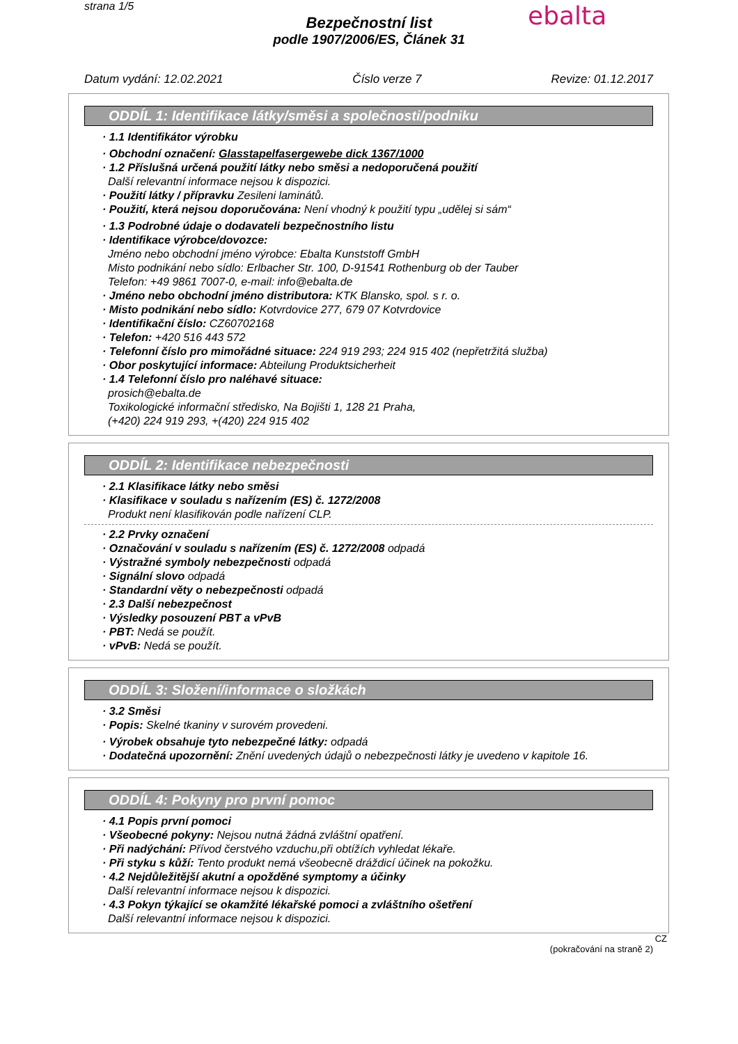strana 1/5 ebalta
Bezpečnostní list
podle 1907/2006/ES, Článek 31
Datum vydání: 12.02.2021 Číslo verze 7 Revize: 01.12.2017
ODDÍL 1: Identifikace látky/směsi a společnosti/podniku
· 1.1 Identifikátor výrobku
· Obchodní označení: Glasstapelfasergewebe dick 1367/1000
· 1.2 Příslušná určená použití látky nebo směsi a nedoporučená použití
Další relevantní informace nejsou k dispozici.
· Použití látky / přípravku Zesileni laminátů.
· Použití, která nejsou doporučována: Není vhodný k použití typu „udělej si sám“
· 1.3 Podrobné údaje o dodavateli bezpečnostního listu
· Identifikace výrobce/dovozce:
Jméno nebo obchodní jméno výrobce: Ebalta Kunststoff GmbH
Misto podnikání nebo sídlo: Erlbacher Str. 100, D-91541 Rothenburg ob der Tauber
Telefon: +49 9861 7007-0, e-mail: info@ebalta.de
· Jméno nebo obchodní jméno distributora: KTK Blansko, spol. s r. o.
· Misto podnikání nebo sídlo: Kotvrdovice 277, 679 07 Kotvrdovice
· Identifikační číslo: CZ60702168
· Telefon: +420 516 443 572
· Telefonní číslo pro mimořádné situace: 224 919 293; 224 915 402 (nepřetržitá služba)
· Obor poskytující informace: Abteilung Produktsicherheit
· 1.4 Telefonní číslo pro naléhavé situace:
prosich@ebalta.de
Toxikologické informační středisko, Na Bojišti 1, 128 21 Praha,
(+420) 224 919 293, +(420) 224 915 402
ODDÍL 2: Identifikace nebezpečnosti
· 2.1 Klasifikace látky nebo směsi
· Klasifikace v souladu s nařízením (ES) č. 1272/2008
Produkt není klasifikován podle nařízení CLP.
· 2.2 Prvky označení
· Označování v souladu s nařízením (ES) č. 1272/2008 odpadá
· Výstražné symboly nebezpečnosti odpadá
· Signální slovo odpadá
· Standardní věty o nebezpečnosti odpadá
· 2.3 Další nebezpečnost
· Výsledky posouzení PBT a vPvB
· PBT: Nedá se použít.
· vPvB: Nedá se použít.
ODDÍL 3: Složení/informace o složkách
· 3.2 Směsi
· Popis: Skelné tkaniny v surovém provedeni.
· Výrobek obsahuje tyto nebezpečné látky: odpadá
· Dodatečná upozornění: Znění uvedených údajů o nebezpečnosti látky je uvedeno v kapitole 16.
ODDÍL 4: Pokyny pro první pomoc
· 4.1 Popis první pomoci
· Všeobecné pokyny: Nejsou nutná žádná zvláštní opatření.
· Při nadýchání: Přívod čerstvého vzduchu,při obtížích vyhledat lékaře.
· Při styku s kůží: Tento produkt nemá všeobecně dráždicí účinek na pokožku.
· 4.2 Nejdůležitější akutní a opožděné symptomy a účinky
Další relevantní informace nejsou k dispozici.
· 4.3 Pokyn týkající se okamžité lékařské pomoci a zvláštního ošetření
Další relevantní informace nejsou k dispozici.
CZ
(pokračování na straně 2)